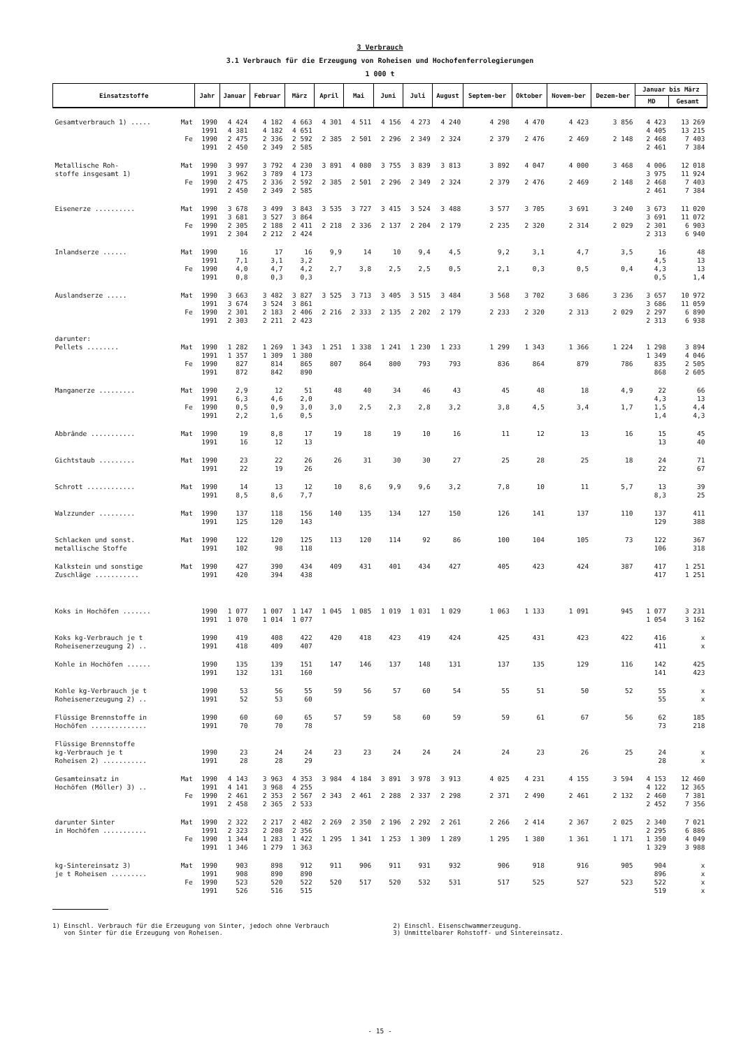3 Verbrauch
3.1 Verbrauch für die Erzeugung von Roheisen und Hochofenferrolegierungen
1 000 t
| Einsatzstoffe | | Jahr | Januar | Februar | März | April | Mai | Juni | Juli | August | Septem-ber | Oktober | Novem-ber | Dezem-ber | Januar bis März | |
| --- | --- | --- | --- | --- | --- | --- | --- | --- | --- | --- | --- | --- | --- | --- | --- | --- |
| | | | | | | | | | | | | | | | MD | Gesamt |
| Gesamtverbrauch 1) ..... | Mat | 1990 1991 | 4 424 4 381 | 4 182 4 182 | 4 663 4 651 | 4 301 | 4 511 | 4 156 | 4 273 | 4 240 | 4 298 | 4 470 | 4 423 | 3 856 | 4 423 4 405 | 13 269 13 215 |
| | Fe | 1990 1991 | 2 475 2 450 | 2 336 2 349 | 2 592 2 585 | 2 385 | 2 501 | 2 296 | 2 349 | 2 324 | 2 379 | 2 476 | 2 469 | 2 148 | 2 468 2 461 | 7 403 7 384 |
| Metallische Roh- stoffe insgesamt 1) | Mat | 1990 1991 | 3 997 3 962 | 3 792 3 789 | 4 230 4 173 | 3 891 | 4 080 | 3 755 | 3 839 | 3 813 | 3 892 | 4 047 | 4 000 | 3 468 | 4 006 3 975 | 12 018 11 924 |
| | Fe | 1990 1991 | 2 475 2 450 | 2 336 2 349 | 2 592 2 585 | 2 385 | 2 501 | 2 296 | 2 349 | 2 324 | 2 379 | 2 476 | 2 469 | 2 148 | 2 468 2 461 | 7 403 7 384 |
| Eisenerze .......... | Mat | 1990 1991 | 3 678 3 681 | 3 499 3 527 | 3 843 3 864 | 3 535 | 3 727 | 3 415 | 3 524 | 3 488 | 3 577 | 3 705 | 3 691 | 3 240 | 3 673 3 691 | 11 020 11 072 |
| | Fe | 1990 1991 | 2 305 2 304 | 2 188 2 212 | 2 411 2 424 | 2 218 | 2 336 | 2 137 | 2 204 | 2 179 | 2 235 | 2 320 | 2 314 | 2 029 | 2 301 2 313 | 6 903 6 940 |
| Inlandserze ...... | Mat | 1990 1991 | 16 7,1 | 17 3,1 | 16 3,2 | 9,9 | 14 | 10 | 9,4 | 4,5 | 9,2 | 3,1 | 4,7 | 3,5 | 16 4,5 | 48 13 |
| | Fe | 1990 1991 | 4,0 0,8 | 4,7 0,3 | 4,2 0,3 | 2,7 | 3,8 | 2,5 | 2,5 | 0,5 | 2,1 | 0,3 | 0,5 | 0,4 | 4,3 0,5 | 13 1,4 |
| Auslandserze ..... | Mat | 1990 1991 | 3 663 3 674 | 3 482 3 524 | 3 827 3 861 | 3 525 | 3 713 | 3 405 | 3 515 | 3 484 | 3 568 | 3 702 | 3 686 | 3 236 | 3 657 3 686 | 10 972 11 059 |
| | Fe | 1990 1991 | 2 301 2 303 | 2 183 2 211 | 2 406 2 423 | 2 216 | 2 333 | 2 135 | 2 202 | 2 179 | 2 233 | 2 320 | 2 313 | 2 029 | 2 297 2 313 | 6 890 6 938 |
| darunter: Pellets ........ | Mat | 1990 1991 | 1 282 1 357 | 1 269 1 309 | 1 343 1 380 | 1 251 | 1 338 | 1 241 | 1 230 | 1 233 | 1 299 | 1 343 | 1 366 | 1 224 | 1 298 1 349 | 3 894 4 046 |
| | Fe | 1990 1991 | 827 872 | 814 842 | 865 890 | 807 | 864 | 800 | 793 | 793 | 836 | 864 | 879 | 786 | 835 868 | 2 505 2 605 |
| Manganerze ......... | Mat | 1990 1991 | 2,9 6,3 | 12 4,6 | 51 2,0 | 48 | 40 | 34 | 46 | 43 | 45 | 48 | 18 | 4,9 | 22 4,3 | 66 13 |
| | Fe | 1990 1991 | 0,5 2,2 | 0,9 1,6 | 3,0 0,5 | 3,0 | 2,5 | 2,3 | 2,8 | 3,2 | 3,8 | 4,5 | 3,4 | 1,7 | 1,5 1,4 | 4,4 4,3 |
| Abbrände ........... | Mat | 1990 1991 | 19 16 | 8,8 12 | 17 13 | 19 | 18 | 19 | 10 | 16 | 11 | 12 | 13 | 16 | 15 13 | 45 40 |
| Gichtstaub ......... | Mat | 1990 1991 | 23 22 | 22 19 | 26 26 | 26 | 31 | 30 | 30 | 27 | 25 | 28 | 25 | 18 | 24 22 | 71 67 |
| Schrott ............ | Mat | 1990 1991 | 14 8,5 | 13 8,6 | 12 7,7 | 10 | 8,6 | 9,9 | 9,6 | 3,2 | 7,8 | 10 | 11 | 5,7 | 13 8,3 | 39 25 |
| Walzzunder ......... | Mat | 1990 1991 | 137 125 | 118 120 | 156 143 | 140 | 135 | 134 | 127 | 150 | 126 | 141 | 137 | 110 | 137 129 | 411 388 |
| Schlacken und sonst. metallische Stoffe | Mat | 1990 1991 | 122 102 | 120 98 | 125 118 | 113 | 120 | 114 | 92 | 86 | 100 | 104 | 105 | 73 | 122 106 | 367 318 |
| Kalkstein und sonstige Zuschläge ........... | Mat | 1990 1991 | 427 420 | 390 394 | 434 438 | 409 | 431 | 401 | 434 | 427 | 405 | 423 | 424 | 387 | 417 417 | 1 251 1 251 |
| Koks in Hochöfen ....... | | 1990 1991 | 1 077 1 070 | 1 007 1 014 | 1 147 1 077 | 1 045 | 1 085 | 1 019 | 1 031 | 1 029 | 1 063 | 1 133 | 1 091 | 945 | 1 077 1 054 | 3 231 3 162 |
| Koks kg-Verbrauch je t Roheisenerzeugung 2) .. | | 1990 1991 | 419 418 | 408 409 | 422 407 | 420 | 418 | 423 | 419 | 424 | 425 | 431 | 423 | 422 | 416 411 | x x |
| Kohle in Hochöfen ...... | | 1990 1991 | 135 132 | 139 131 | 151 160 | 147 | 146 | 137 | 148 | 131 | 137 | 135 | 129 | 116 | 142 141 | 425 423 |
| Kohle kg-Verbrauch je t Roheisenerzeugung 2) .. | | 1990 1991 | 53 52 | 56 53 | 55 60 | 59 | 56 | 57 | 60 | 54 | 55 | 51 | 50 | 52 | 55 55 | x x |
| Flüssige Brennstoffe in Hochöfen .............. | | 1990 1991 | 60 70 | 60 70 | 65 78 | 57 | 59 | 58 | 60 | 59 | 59 | 61 | 67 | 56 | 62 73 | 185 218 |
| Flüssige Brennstoffe kg-Verbrauch je t Roheisen 2) ........... | | 1990 1991 | 23 28 | 24 28 | 24 29 | 23 | 23 | 24 | 24 | 24 | 24 | 23 | 26 | 25 | 24 28 | x x |
| Gesamteinsatz in Hochöfen (Möller) 3) .. | Mat | 1990 1991 | 4 143 4 141 | 3 963 3 968 | 4 353 4 255 | 3 984 | 4 184 | 3 891 | 3 978 | 3 913 | 4 025 | 4 231 | 4 155 | 3 594 | 4 153 4 122 | 12 460 12 365 |
| | Fe | 1990 1991 | 2 461 2 458 | 2 353 2 365 | 2 567 2 533 | 2 343 | 2 461 | 2 288 | 2 337 | 2 298 | 2 371 | 2 490 | 2 461 | 2 132 | 2 460 2 452 | 7 381 7 356 |
| darunter Sinter in Hochöfen ........... | Mat | 1990 1991 | 2 322 2 323 | 2 217 2 208 | 2 482 2 356 | 2 269 | 2 350 | 2 196 | 2 292 | 2 261 | 2 266 | 2 414 | 2 367 | 2 025 | 2 340 2 295 | 7 021 6 886 |
| | Fe | 1990 1991 | 1 344 1 346 | 1 283 1 279 | 1 422 1 363 | 1 295 | 1 341 | 1 253 | 1 309 | 1 289 | 1 295 | 1 380 | 1 361 | 1 171 | 1 350 1 329 | 4 049 3 988 |
| kg-Sintereinsatz 3) je t Roheisen ......... | Mat | 1990 1991 | 903 908 | 898 890 | 912 890 | 911 | 906 | 911 | 931 | 932 | 906 | 918 | 916 | 905 | 904 896 | x x |
| | Fe | 1990 1991 | 523 526 | 520 516 | 522 515 | 520 | 517 | 520 | 532 | 531 | 517 | 525 | 527 | 523 | 522 519 | x x |
1) Einschl. Verbrauch für die Erzeugung von Sinter, jedoch ohne Verbrauch
von Sinter für die Erzeugung von Roheisen.
2) Einschl. Eisenschwammerzeugung.
3) Unmittelbarer Rohstoff- und Sintereinsatz.
- 15 -